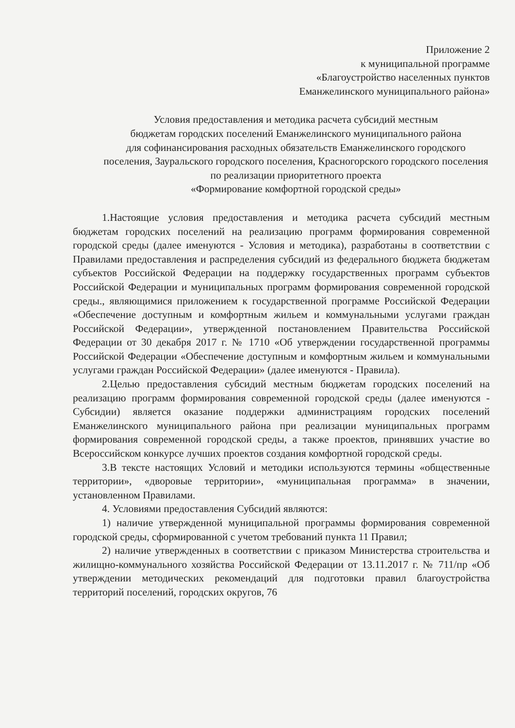Приложение 2
к муниципальной программе
«Благоустройство населенных пунктов
Еманжелинского муниципального района»
Условия предоставления и методика расчета субсидий местным
бюджетам городских поселений Еманжелинского муниципального района
для софинансирования расходных обязательств Еманжелинского городского поселения, Зауральского городского поселения, Красногорского городского поселения
по реализации приоритетного проекта
«Формирование комфортной городской среды»
1.Настоящие условия предоставления и методика расчета субсидий местным бюджетам городских поселений на реализацию программ формирования современной городской среды (далее именуются - Условия и методика), разработаны в соответствии с Правилами предоставления и распределения субсидий из федерального бюджета бюджетам субъектов Российской Федерации на поддержку государственных программ субъектов Российской Федерации и муниципальных программ формирования современной городской среды., являющимися приложением к государственной программе Российской Федерации «Обеспечение доступным и комфортным жильем и коммунальными услугами граждан Российской Федерации», утвержденной постановлением Правительства Российской Федерации от 30 декабря 2017 г. № 1710 «Об утверждении государственной программы Российской Федерации «Обеспечение доступным и комфортным жильем и коммунальными услугами граждан Российской Федерации» (далее именуются - Правила).
2.Целью предоставления субсидий местным бюджетам городских поселений на реализацию программ формирования современной городской среды (далее именуются - Субсидии) является оказание поддержки администрациям городских поселений Еманжелинского муниципального района при реализации муниципальных программ формирования современной городской среды, а также проектов, принявших участие во Всероссийском конкурсе лучших проектов создания комфортной городской среды.
3.В тексте настоящих Условий и методики используются термины «общественные территории», «дворовые территории», «муниципальная программа» в значении, установленном Правилами.
4. Условиями предоставления Субсидий являются:
1) наличие утвержденной муниципальной программы формирования современной городской среды, сформированной с учетом требований пункта 11 Правил;
2) наличие утвержденных в соответствии с приказом Министерства строительства и жилищно-коммунального хозяйства Российской Федерации от 13.11.2017 г. № 711/пр «Об утверждении методических рекомендаций для подготовки правил благоустройства территорий поселений, городских округов, 76